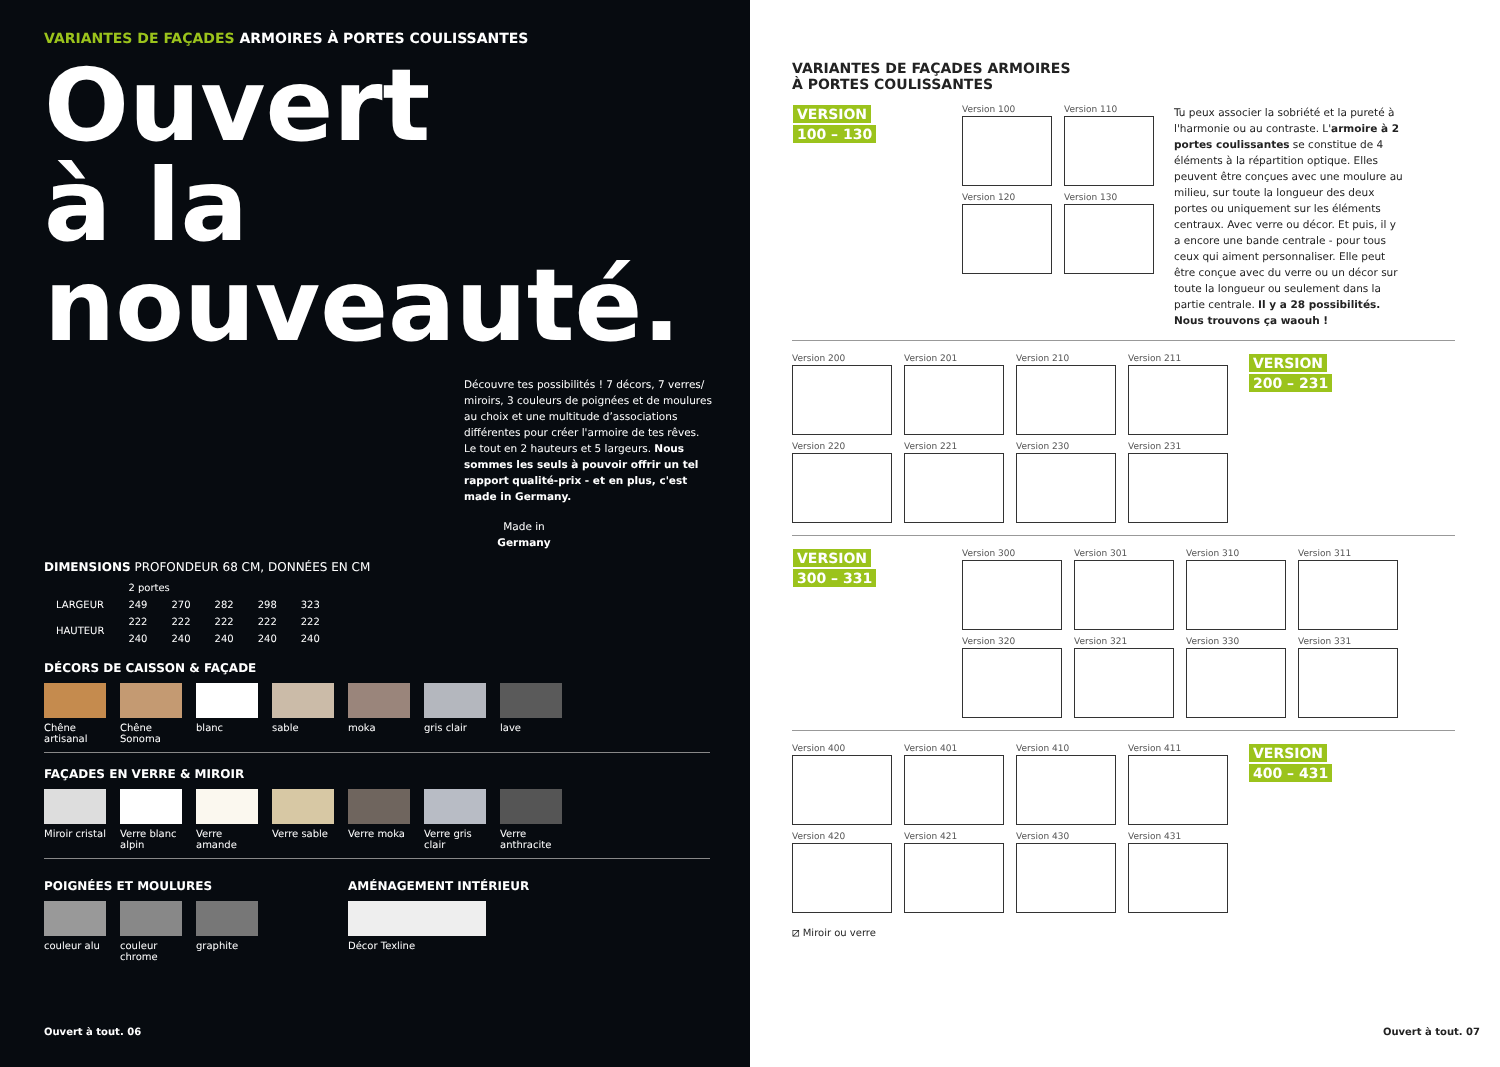VARIANTES DE FAÇADES ARMOIRES À PORTES COULISSANTES
Ouvert
à la
nouveauté.
Découvre tes possibilités ! 7 décors, 7 verres/ miroirs, 3 couleurs de poignées et de moulures au choix et une multitude d’associations différentes pour créer l'armoire de tes rêves. Le tout en 2 hauteurs et 5 largeurs. Nous sommes les seuls à pouvoir offrir un tel rapport qualité-prix - et en plus, c'est made in Germany.
Made in
Germany
DIMENSIONS PROFONDEUR 68 CM, DONNÉES EN CM
| | 2 portes | | | | |
| LARGEUR | 249 | 270 | 282 | 298 | 323 |
| HAUTEUR | 222 | 222 | 222 | 222 | 222 |
| | 240 | 240 | 240 | 240 | 240 |
DÉCORS DE CAISSON & FAÇADE
Chêne artisanal
Chêne Sonoma
blanc sable moka gris clair lave
FAÇADES EN VERRE & MIROIR
Miroir cristal
Verre blanc alpin
Verre amande
Verre sable
Verre moka Verre gris clair
Verre anthracite
POIGNÉES ET MOULURES
couleur alu
couleur chrome
graphite
AMÉNAGEMENT INTÉRIEUR
Décor Texline
Ouvert à tout. 06
VARIANTES DE FAÇADES ARMOIRES
À PORTES COULISSANTES
VERSION
100 – 130
Version 100
Version 110
Version 120
Version 130
Tu peux associer la sobriété et la pureté à l'harmonie ou au contraste. L'armoire à 2 portes coulissantes se constitue de 4 éléments à la répartition optique. Elles peuvent être conçues avec une moulure au milieu, sur toute la longueur des deux portes ou uniquement sur les éléments centraux. Avec verre ou décor. Et puis, il y a encore une bande centrale - pour tous ceux qui aiment personnaliser. Elle peut être conçue avec du verre ou un décor sur toute la longueur ou seulement dans la partie centrale. Il y a 28 possibilités. Nous trouvons ça waouh !
Version 200
Version 201
Version 210
Version 211
Version 220
Version 221
Version 230
Version 231
VERSION
200 – 231
VERSION
300 – 331
Version 300
Version 301
Version 310
Version 311
Version 320
Version 321
Version 330
Version 331
Version 400
Version 401
Version 410
Version 411
Version 420
Version 421
Version 430
Version 431
VERSION
400 – 431
⧄ Miroir ou verre
Ouvert à tout. 07